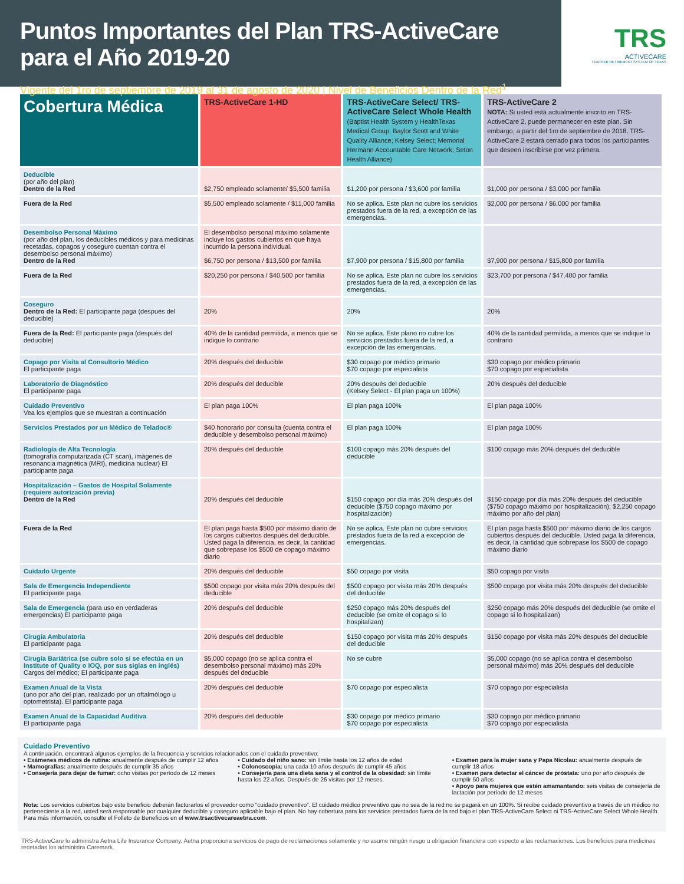Puntos Importantes del Plan TRS-ActiveCare para el Año 2019-20
Vigente del 1ro de septiembre de 2019 al 31 de agosto de 2020 | Nivel de Beneficios Dentro de la Red<sup>1</sup>
TRS
ACTIVECARE
TEACHER RETIREMENT SYSTEM OF TEXAS
| Cobertura Médica | TRS-ActiveCare 1-HD | TRS-ActiveCare Select/ TRS-ActiveCare Select Whole Health (Baptist Health System y HealthTexas Medical Group; Baylor Scott and White Quality Alliance; Kelsey Select; Memorial Hermann Accountable Care Network; Seton Health Alliance) | TRS-ActiveCare 2 NOTA: Si usted está actualmente inscrito en TRS-ActiveCare 2, puede permanecer en este plan. Sin embargo, a partir del 1ro de septiembre de 2018, TRS-ActiveCare 2 estará cerrado para todos los participantes que deseen inscribirse por vez primera. |
| --- | --- | --- | --- |
| Deducible (por año del plan) Dentro de la Red | $2,750 empleado solamente/ $5,500 familia | $1,200 por persona / $3,600 por familia | $1,000 por persona / $3,000 por familia |
| Fuera de la Red | $5,500 empleado solamente / $11,000 familia | No se aplica. Este plan no cubre los servicios prestados fuera de la red, a excepción de las emergencias. | $2,000 por persona / $6,000 por familia |
| Desembolso Personal Máximo (por año del plan, los deducibles médicos y para medicinas recetadas, copagos y coseguro cuentan contra el desembolso personal máximo) Dentro de la Red | El desembolso personal máximo solamente incluye los gastos cubiertos en que haya incurrido la persona individual. $6,750 por persona / $13,500 por familia | $7,900 por persona / $15,800 por familia | $7,900 por persona / $15,800 por familia |
| Fuera de la Red | $20,250 por persona / $40,500 por familia | No se aplica. Este plan no cubre los servicios prestados fuera de la red, a excepción de las emergencias. | $23,700 por persona / $47,400 por familia |
| Coseguro Dentro de la Red: El participante paga (después del deducible) | 20% | 20% | 20% |
| Fuera de la Red: El participante paga (después del deducible) | 40% de la cantidad permitida, a menos que se indique lo contrario | No se aplica. Este plano no cubre los servicios prestados fuera de la red, a excepción de las emergencias. | 40% de la cantidad permitida, a menos que se indique lo contrario |
| Copago por Visita al Consultorio Médico El participante paga | 20% después del deducible | $30 copago por médico primario $70 copago por especialista | $30 copago por médico primario $70 copago por especialista |
| Laboratorio de Diagnóstico El participante paga | 20% después del deducible | 20% después del deducible (Kelsey Select - El plan paga un 100%) | 20% después del deducible |
| Cuidado Preventivo Vea los ejemplos que se muestran a continuación | El plan paga 100% | El plan paga 100% | El plan paga 100% |
| Servicios Prestados por un Médico de Teladoc® | $40 honorario por consulta (cuenta contra el deducible y desembolso personal máximo) | El plan paga 100% | El plan paga 100% |
| Radiología de Alta Tecnología (tomografía computarizada (CT scan), imágenes de resonancia magnética (MRI), medicina nuclear) El participante paga | 20% después del deducible | $100 copago más 20% después del deducible | $100 copago más 20% después del deducible |
| Hospitalización – Gastos de Hospital Solamente (requiere autorización previa) Dentro de la Red | 20% después del deducible | $150 copago por día más 20% después del deducible ($750 copago máximo por hospitalización) | $150 copago por día más 20% después del deducible ($750 copago máximo por hospitalización); $2,250 copago máximo por año del plan) |
| Fuera de la Red | El plan paga hasta $500 por máximo diario de los cargos cubiertos después del deducible. Usted paga la diferencia, es decir, la cantidad que sobrepase los $500 de copago máximo diario | No se aplica. Este plan no cubre servicios prestados fuera de la red a excepción de emergencias. | El plan paga hasta $500 por máximo diario de los cargos cubiertos después del deducible. Usted paga la diferencia, es decir, la cantidad que sobrepase los $500 de copago máximo diario |
| Cuidado Urgente | 20% después del deducible | $50 copago por visita | $50 copago por visita |
| Sala de Emergencia Independiente El participante paga | $500 copago por visita más 20% después del deducible | $500 copago por visita más 20% después del deducible | $500 copago por visita más 20% después del deducible |
| Sala de Emergencia (para uso en verdaderas emergencias) El participante paga | 20% después del deducible | $250 copago más 20% después del deducible (se omite el copago si lo hospitalizan) | $250 copago más 20% después del deducible (se omite el copago si lo hospitalizan) |
| Cirugía Ambulatoria El participante paga | 20% después del deducible | $150 copago por visita más 20% después del deducible | $150 copago por visita más 20% después del deducible |
| Cirugía Bariátrica (se cubre solo si se efectúa en un Institute of Quality o IOQ, por sus siglas en inglés) Cargos del médico; El participante paga | $5,000 copago (no se aplica contra el desembolso personal máximo) más 20% después del deducible | No se cubre | $5,000 copago (no se aplica contra el desembolso personal máximo) más 20% después del deducible |
| Examen Anual de la Vista (uno por año del plan, realizado por un oftalmólogo u optometrista). El participante paga | 20% después del deducible | $70 copago por especialista | $70 copago por especialista |
| Examen Anual de la Capacidad Auditiva El participante paga | 20% después del deducible | $30 copago por médico primario $70 copago por especialista | $30 copago por médico primario $70 copago por especialista |
Cuidado Preventivo
A continuación, encontrará algunos ejemplos de la frecuencia y servicios relacionados con el cuidado preventivo:
• Exámenes médicos de rutina: anualmente después de cumplir 12 años
• Mamografías: anualmente después de cumplir 35 años
• Consejería para dejar de fumar: ocho visitas por período de 12 meses
• Cuidado del niño sano: sin límite hasta los 12 años de edad
• Colonoscopia: una cada 10 años después de cumplir 45 años
• Consejería para una dieta sana y el control de la obesidad: sin límite hasta los 22 años. Después de 26 visitas por 12 meses.
• Examen para la mujer sana y Papa Nicolau: anualmente después de cumplir 18 años
• Examen para detectar el cáncer de próstata: uno por año después de cumplir 50 años
• Apoyo para mujeres que estén amamantando: seis visitas de consejería de lactación por período de 12 meses
Nota: Los servicios cubiertos bajo este beneficio deberán facturarlos el proveedor como “cuidado preventivo”. El cuidado médico preventivo que no sea de la red no se pagará en un 100%. Si recibe cuidado preventivo a través de un médico no perteneciente a la red, usted será responsable por cualquier deducible y coseguro aplicable bajo el plan. No hay cobertura para los servicios prestados fuera de la red bajo el plan TRS-ActiveCare Select ni TRS-ActiveCare Select Whole Health. Para más información, consulte el Folleto de Beneficios en el www.trsactivecareaetna.com.
TRS-ActiveCare lo administra Aetna Life Insurance Company. Aetna proporciona servicios de pago de reclamaciones solamente y no asume ningún riesgo u obligación financiera con especto a las reclamaciones. Los beneficios para medicinas recetadas los administra Caremark.